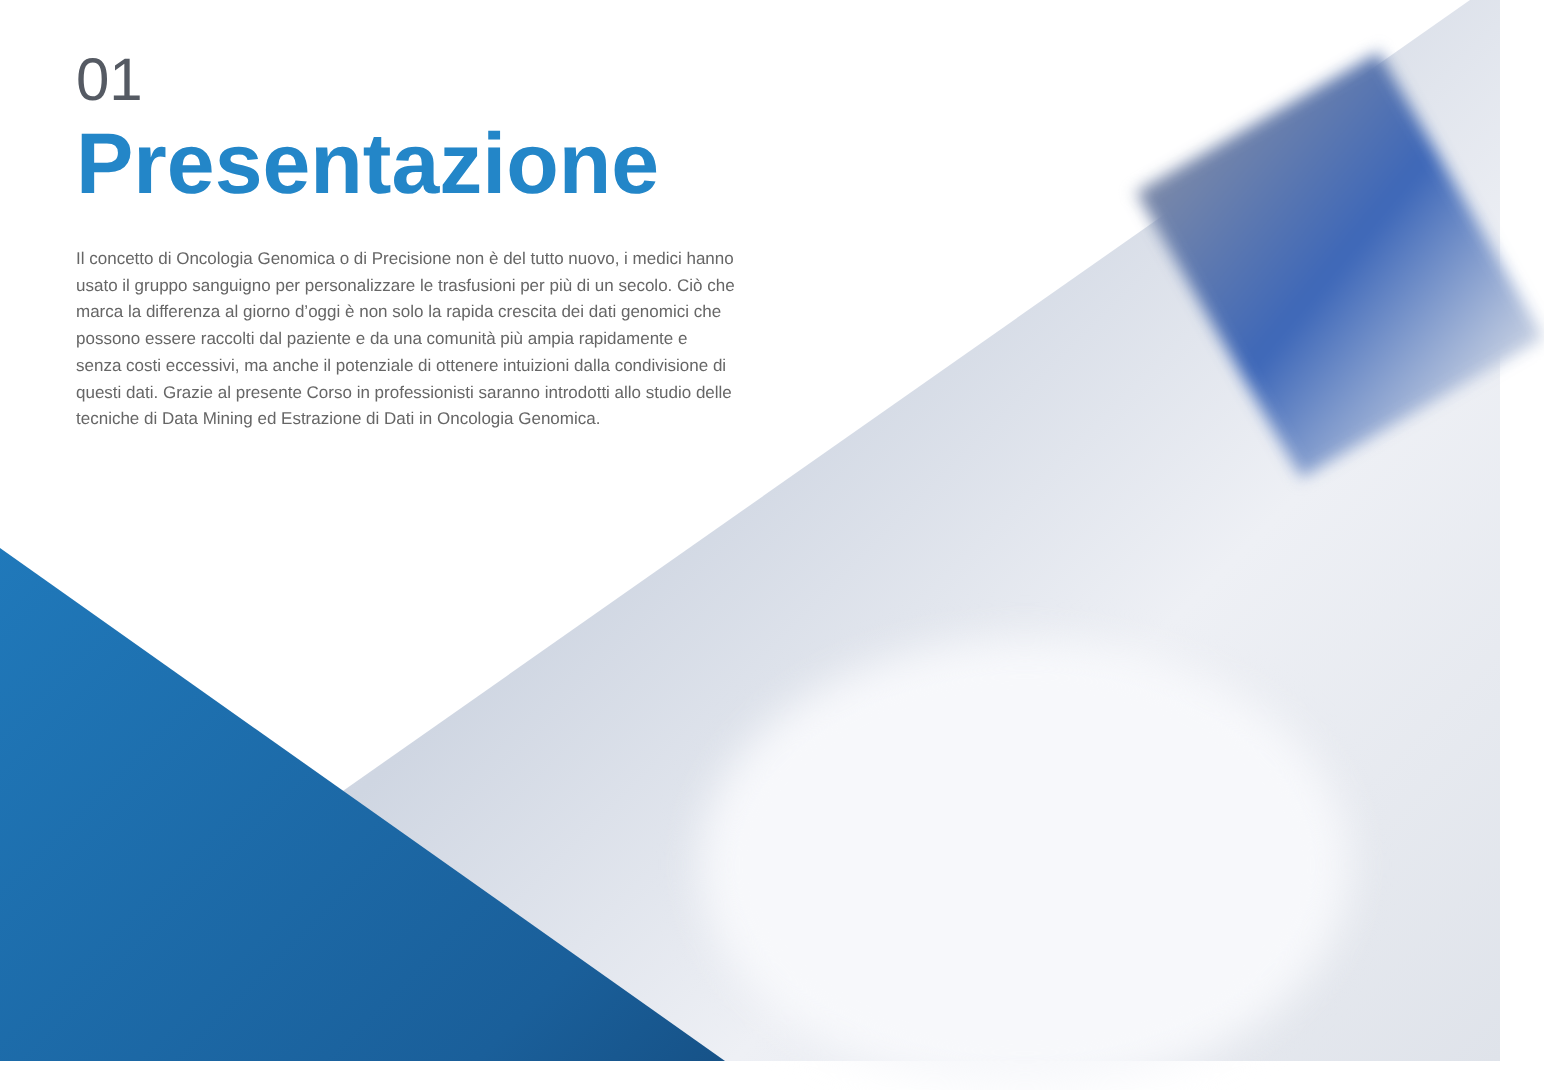01
Presentazione
Il concetto di Oncologia Genomica o di Precisione non è del tutto nuovo, i medici hanno usato il gruppo sanguigno per personalizzare le trasfusioni per più di un secolo. Ciò che marca la differenza al giorno d’oggi è non solo la rapida crescita dei dati genomici che possono essere raccolti dal paziente e da una comunità più ampia rapidamente e senza costi eccessivi, ma anche il potenziale di ottenere intuizioni dalla condivisione di questi dati. Grazie al presente Corso in professionisti saranno introdotti allo studio delle tecniche di Data Mining ed Estrazione di Dati in Oncologia Genomica.